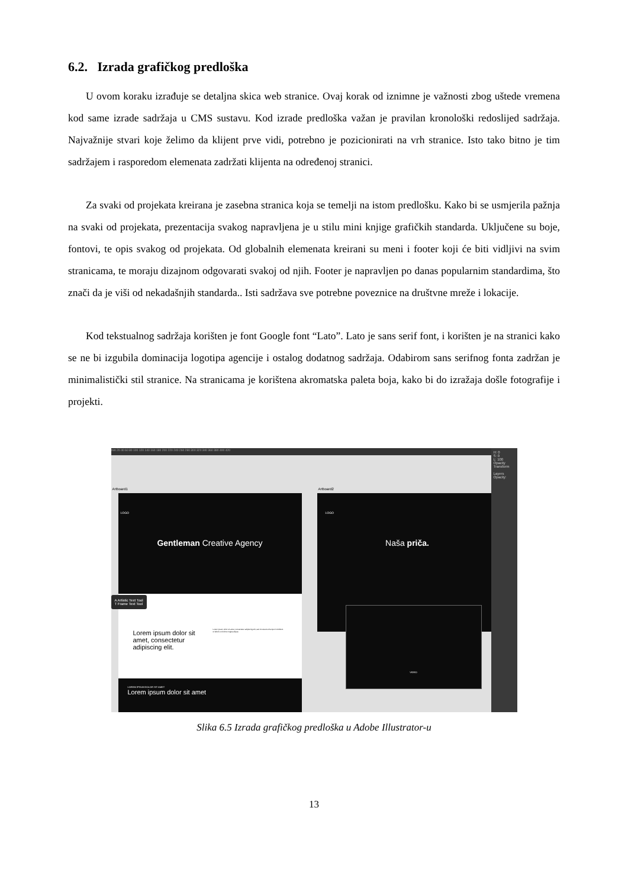6.2. Izrada grafičkog predloška
U ovom koraku izrađuje se detaljna skica web stranice. Ovaj korak od iznimne je važnosti zbog uštede vremena kod same izrade sadržaja u CMS sustavu. Kod izrade predloška važan je pravilan kronološki redoslijed sadržaja. Najvažnije stvari koje želimo da klijent prve vidi, potrebno je pozicionirati na vrh stranice. Isto tako bitno je tim sadržajem i rasporedom elemenata zadržati klijenta na određenoj stranici.
Za svaki od projekata kreirana je zasebna stranica koja se temelji na istom predlošku. Kako bi se usmjerila pažnja na svaki od projekata, prezentacija svakog napravljena je u stilu mini knjige grafičkih standarda. Uključene su boje, fontovi, te opis svakog od projekata. Od globalnih elemenata kreirani su meni i footer koji će biti vidljivi na svim stranicama, te moraju dizajnom odgovarati svakoj od njih. Footer je napravljen po danas popularnim standardima, što znači da je viši od nekadašnjih standarda.. Isti sadržava sve potrebne poveznice na društvne mreže i lokacije.
Kod tekstualnog sadržaja korišten je font Google font “Lato”. Lato je sans serif font, i korišten je na stranici kako se ne bi izgubila dominacija logotipa agencije i ostalog dodatnog sadržaja. Odabirom sans serifnog fonta zadržan je minimalistički stil stranice. Na stranicama je korištena akromatska paleta boja, kako bi do izražaja došle fotografije i projekti.
mm 20 40 60 80 100 120 140 160 180 200 220 240 260 280 300 320 340 360 380 400 420
Artboard1 Artboard2
LOGO
Gentleman Creative Agency
Lorem ipsum dolor sit amet, consectetur adipiscing elit.
Lorem ipsum dolor sit amet, consectetur adipiscing elit, sed do eiusmod tempor incididunt ut labore et dolore magna aliqua.
A Artistic Text Tool
T Frame Text Tool
LOREM IPSUM DOLOR SIT AMET
Lorem ipsum dolor sit amet
LOGO
Naša priča.
VIDEO
H: 0
S: 0
L: 100
Opacity
Transform
Layers
Opacity:
Slika 6.5 Izrada grafičkog predloška u Adobe Illustrator-u
13